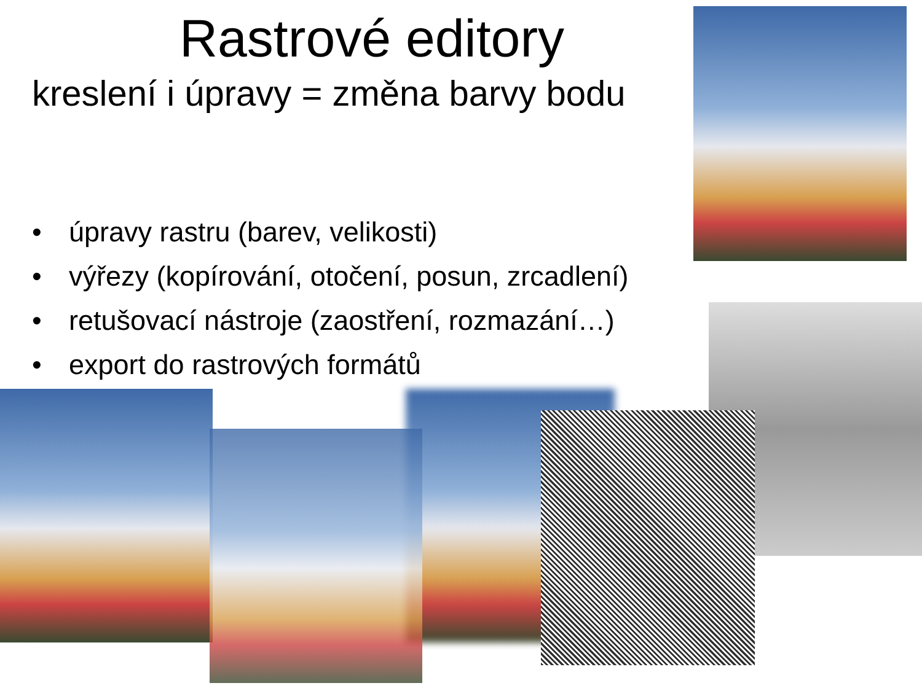Rastrové editory
kreslení i úpravy = změna barvy bodu
• úpravy rastru (barev, velikosti)
• výřezy (kopírování, otočení, posun, zrcadlení)
• retušovací nástroje (zaostření, rozmazání…)
• export do rastrových formátů